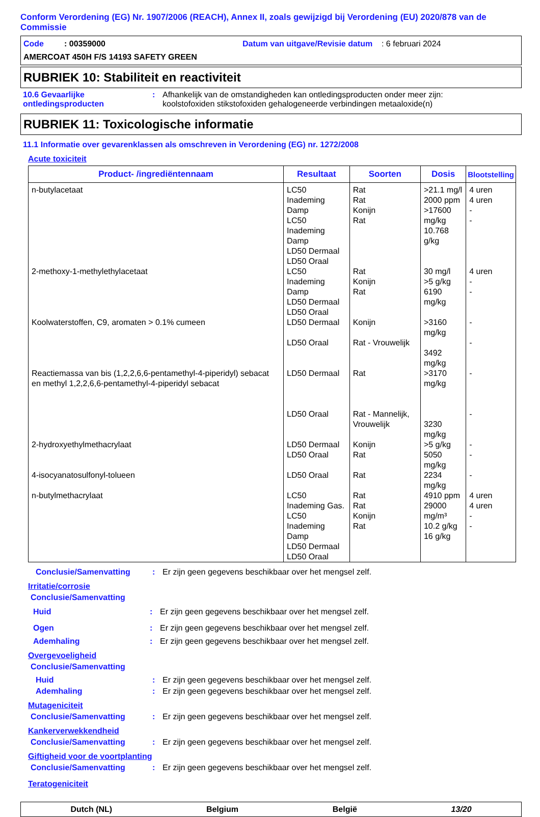Conform Verordening (EG) Nr. 1907/2006 (REACH), Annex II, zoals gewijzigd bij Verordening (EU) 2020/878 van de Commissie
Code : 00359000 Datum van uitgave/Revisie datum : 6 februari 2024
AMERCOAT 450H F/S 14193 SAFETY GREEN
RUBRIEK 10: Stabiliteit en reactiviteit
10.6 Gevaarlijke ontledingsproducten
: Afhankelijk van de omstandigheden kan ontledingsproducten onder meer zijn:
koolstofoxiden stikstofoxiden gehalogeneerde verbindingen metaaloxide(n)
RUBRIEK 11: Toxicologische informatie
11.1 Informatie over gevarenklassen als omschreven in Verordening (EG) nr. 1272/2008
Acute toxiciteit
| Product- /ingrediëntennaam | Resultaat | Soorten | Dosis | Blootstelling |
| --- | --- | --- | --- | --- |
| n-butylacetaat | LC50 Inademing Damp LC50 Inademing Damp LD50 Dermaal LD50 Oraal | Rat Rat Konijn Rat | >21.1 mg/l 2000 ppm >17600 mg/kg 10.768 g/kg | 4 uren 4 uren - - |
| 2-methoxy-1-methylethylacetaat | LC50 Inademing Damp LD50 Dermaal LD50 Oraal | Rat Konijn Rat | 30 mg/l >5 g/kg 6190 mg/kg | 4 uren - - |
| Koolwaterstoffen, C9, aromaten > 0.1% cumeen | LD50 Dermaal LD50 Oraal | Konijn Rat - Vrouwelijk | >3160 mg/kg 3492 mg/kg | - - |
| Reactiemassa van bis (1,2,2,6,6-pentamethyl-4-piperidyl) sebacat en methyl 1,2,2,6,6-pentamethyl-4-piperidyl sebacat | LD50 Dermaal LD50 Oraal | Rat Rat - Mannelijk, Vrouwelijk | >3170 mg/kg 3230 mg/kg | - - |
| 2-hydroxyethylmethacrylaat | LD50 Dermaal LD50 Oraal | Konijn Rat | >5 g/kg 5050 mg/kg | - - |
| 4-isocyanatosulfonyl-tolueen | LD50 Oraal | Rat | 2234 mg/kg | - |
| n-butylmethacrylaat | LC50 Inademing Gas. LC50 Inademing Damp LD50 Dermaal LD50 Oraal | Rat Rat Konijn Rat | 4910 ppm 29000 mg/m³ 10.2 g/kg 16 g/kg | 4 uren 4 uren - - |
Conclusie/Samenvatting : Er zijn geen gegevens beschikbaar over het mengsel zelf.
Irritatie/corrosie
Conclusie/Samenvatting
Huid : Er zijn geen gegevens beschikbaar over het mengsel zelf.
Ogen : Er zijn geen gegevens beschikbaar over het mengsel zelf.
Ademhaling : Er zijn geen gegevens beschikbaar over het mengsel zelf.
Overgevoeligheid
Conclusie/Samenvatting
Huid : Er zijn geen gegevens beschikbaar over het mengsel zelf.
Ademhaling : Er zijn geen gegevens beschikbaar over het mengsel zelf.
Mutageniciteit
Conclusie/Samenvatting : Er zijn geen gegevens beschikbaar over het mengsel zelf.
Kankerverwekkendheid
Conclusie/Samenvatting : Er zijn geen gegevens beschikbaar over het mengsel zelf.
Giftigheid voor de voortplanting
Conclusie/Samenvatting : Er zijn geen gegevens beschikbaar over het mengsel zelf.
Teratogeniciteit
Dutch (NL) Belgium België 13/20